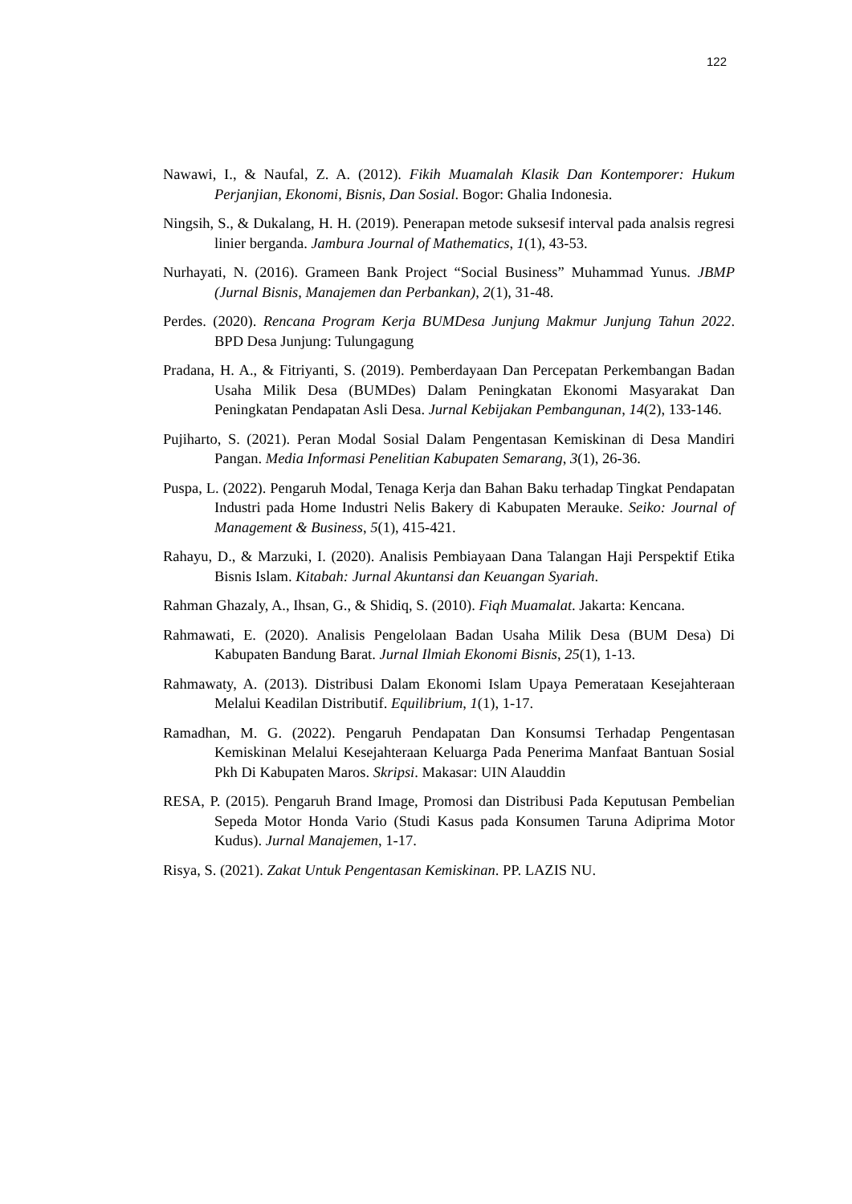122
Nawawi, I., & Naufal, Z. A. (2012). Fikih Muamalah Klasik Dan Kontemporer: Hukum Perjanjian, Ekonomi, Bisnis, Dan Sosial. Bogor: Ghalia Indonesia.
Ningsih, S., & Dukalang, H. H. (2019). Penerapan metode suksesif interval pada analsis regresi linier berganda. Jambura Journal of Mathematics, 1(1), 43-53.
Nurhayati, N. (2016). Grameen Bank Project “Social Business” Muhammad Yunus. JBMP (Jurnal Bisnis, Manajemen dan Perbankan), 2(1), 31-48.
Perdes. (2020). Rencana Program Kerja BUMDesa Junjung Makmur Junjung Tahun 2022. BPD Desa Junjung: Tulungagung
Pradana, H. A., & Fitriyanti, S. (2019). Pemberdayaan Dan Percepatan Perkembangan Badan Usaha Milik Desa (BUMDes) Dalam Peningkatan Ekonomi Masyarakat Dan Peningkatan Pendapatan Asli Desa. Jurnal Kebijakan Pembangunan, 14(2), 133-146.
Pujiharto, S. (2021). Peran Modal Sosial Dalam Pengentasan Kemiskinan di Desa Mandiri Pangan. Media Informasi Penelitian Kabupaten Semarang, 3(1), 26-36.
Puspa, L. (2022). Pengaruh Modal, Tenaga Kerja dan Bahan Baku terhadap Tingkat Pendapatan Industri pada Home Industri Nelis Bakery di Kabupaten Merauke. Seiko: Journal of Management & Business, 5(1), 415-421.
Rahayu, D., & Marzuki, I. (2020). Analisis Pembiayaan Dana Talangan Haji Perspektif Etika Bisnis Islam. Kitabah: Jurnal Akuntansi dan Keuangan Syariah.
Rahman Ghazaly, A., Ihsan, G., & Shidiq, S. (2010). Fiqh Muamalat. Jakarta: Kencana.
Rahmawati, E. (2020). Analisis Pengelolaan Badan Usaha Milik Desa (BUM Desa) Di Kabupaten Bandung Barat. Jurnal Ilmiah Ekonomi Bisnis, 25(1), 1-13.
Rahmawaty, A. (2013). Distribusi Dalam Ekonomi Islam Upaya Pemerataan Kesejahteraan Melalui Keadilan Distributif. Equilibrium, 1(1), 1-17.
Ramadhan, M. G. (2022). Pengaruh Pendapatan Dan Konsumsi Terhadap Pengentasan Kemiskinan Melalui Kesejahteraan Keluarga Pada Penerima Manfaat Bantuan Sosial Pkh Di Kabupaten Maros. Skripsi. Makasar: UIN Alauddin
RESA, P. (2015). Pengaruh Brand Image, Promosi dan Distribusi Pada Keputusan Pembelian Sepeda Motor Honda Vario (Studi Kasus pada Konsumen Taruna Adiprima Motor Kudus). Jurnal Manajemen, 1-17.
Risya, S. (2021). Zakat Untuk Pengentasan Kemiskinan. PP. LAZIS NU.